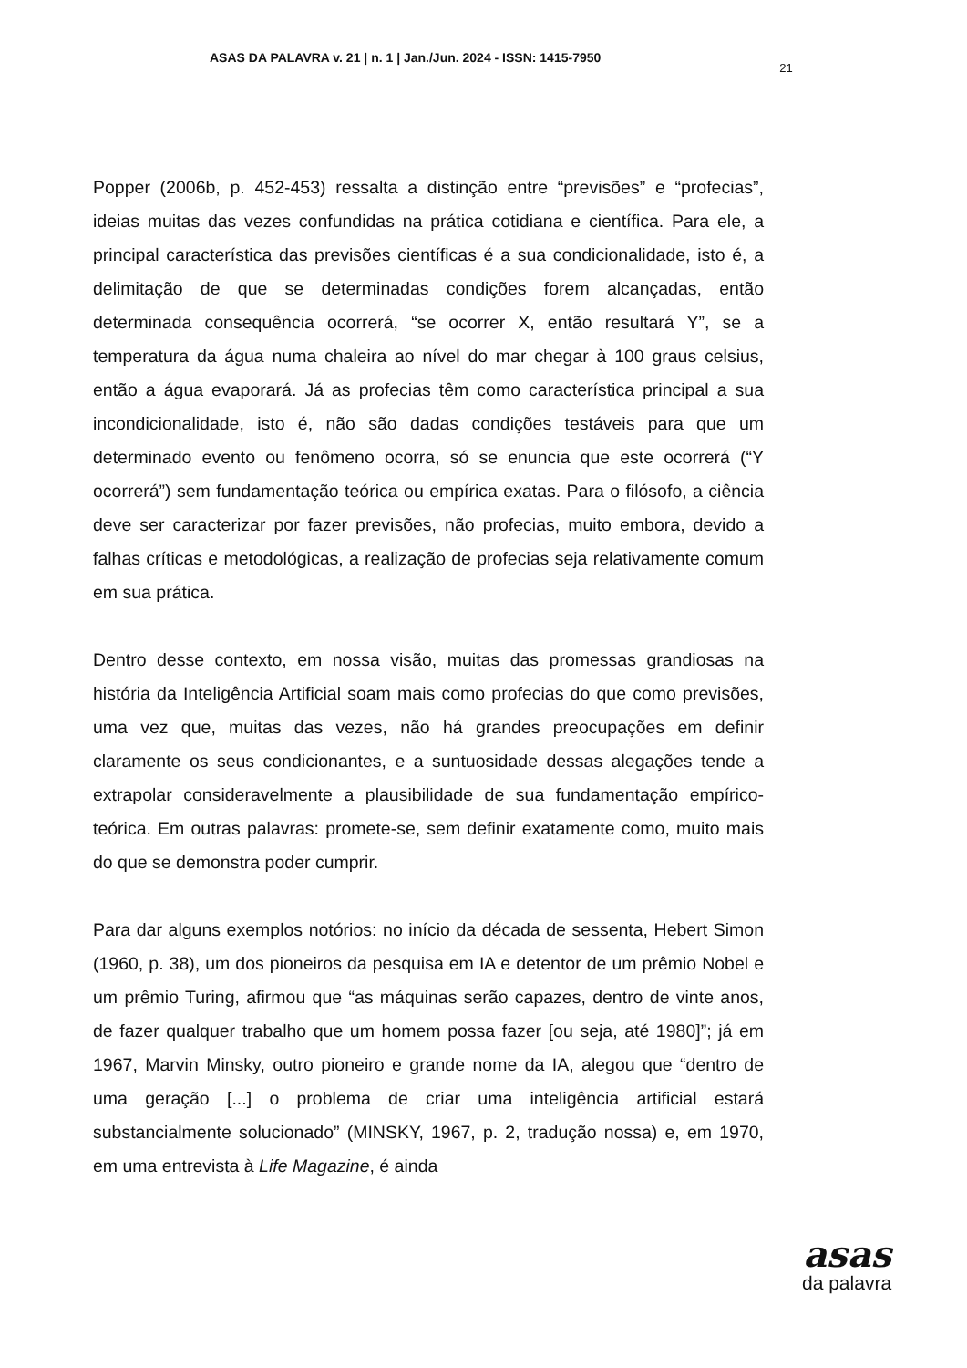ASAS DA PALAVRA v. 21 | n. 1 | Jan./Jun. 2024 - ISSN: 1415-7950 21
Popper (2006b, p. 452-453) ressalta a distinção entre “previsões” e “profecias”, ideias muitas das vezes confundidas na prática cotidiana e científica. Para ele, a principal característica das previsões científicas é a sua condicionalidade, isto é, a delimitação de que se determinadas condições forem alcançadas, então determinada consequência ocorrerá, “se ocorrer X, então resultará Y”, se a temperatura da água numa chaleira ao nível do mar chegar à 100 graus celsius, então a água evaporará. Já as profecias têm como característica principal a sua incondicionalidade, isto é, não são dadas condições testáveis para que um determinado evento ou fenômeno ocorra, só se enuncia que este ocorrerá (“Y ocorrerá”) sem fundamentação teórica ou empírica exatas. Para o filósofo, a ciência deve ser caracterizar por fazer previsões, não profecias, muito embora, devido a falhas críticas e metodológicas, a realização de profecias seja relativamente comum em sua prática.
Dentro desse contexto, em nossa visão, muitas das promessas grandiosas na história da Inteligência Artificial soam mais como profecias do que como previsões, uma vez que, muitas das vezes, não há grandes preocupações em definir claramente os seus condicionantes, e a suntuosidade dessas alegações tende a extrapolar consideravelmente a plausibilidade de sua fundamentação empírico-teórica. Em outras palavras: promete-se, sem definir exatamente como, muito mais do que se demonstra poder cumprir.
Para dar alguns exemplos notórios: no início da década de sessenta, Hebert Simon (1960, p. 38), um dos pioneiros da pesquisa em IA e detentor de um prêmio Nobel e um prêmio Turing, afirmou que “as máquinas serão capazes, dentro de vinte anos, de fazer qualquer trabalho que um homem possa fazer [ou seja, até 1980]”; já em 1967, Marvin Minsky, outro pioneiro e grande nome da IA, alegou que “dentro de uma geração [...] o problema de criar uma inteligência artificial estará substancialmente solucionado” (MINSKY, 1967, p. 2, tradução nossa) e, em 1970, em uma entrevista à Life Magazine, é ainda
asas
da palavra